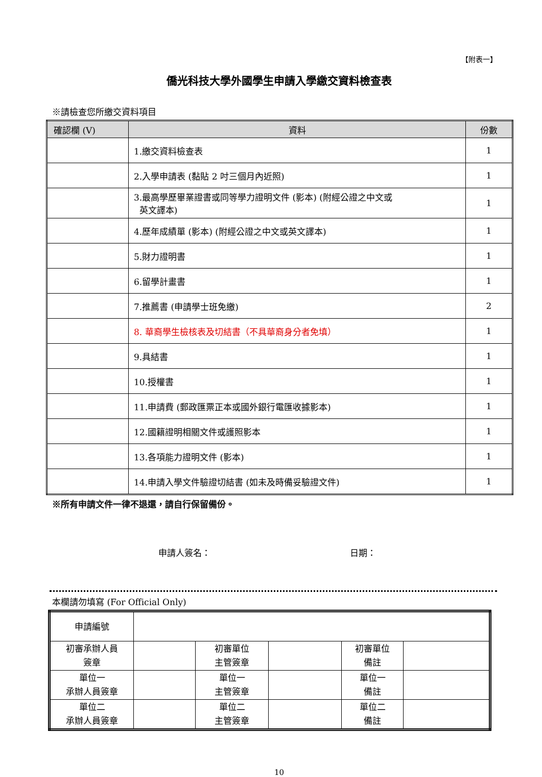【附表一】
僑光科技大學外國學生申請入學繳交資料檢查表
※請檢查您所繳交資料項目
| 確認欄 (V) | 資料 | 份數 |
| --- | --- | --- |
| | 1.繳交資料檢查表 | 1 |
| | 2.入學申請表 (黏貼 2 吋三個月內近照) | 1 |
| | 3.最高學歷畢業證書或同等學力證明文件 (影本) (附經公證之中文或 英文譯本) | 1 |
| | 4.歷年成績單 (影本) (附經公證之中文或英文譯本) | 1 |
| | 5.財力證明書 | 1 |
| | 6.留學計畫書 | 1 |
| | 7.推薦書 (申請學士班免繳) | 2 |
| | 8. 華裔學生檢核表及切結書（不具華裔身分者免填） | 1 |
| | 9.具結書 | 1 |
| | 10.授權書 | 1 |
| | 11.申請費 (郵政匯票正本或國外銀行電匯收據影本) | 1 |
| | 12.國籍證明相關文件或護照影本 | 1 |
| | 13.各項能力證明文件 (影本) | 1 |
| | 14.申請入學文件驗證切結書 (如未及時備妥驗證文件) | 1 |
※所有申請文件一律不退還，請自行保留備份。
申請人簽名： 日期：
本欄請勿填寫 (For Official Only)
| 申請編號 | | | | | |
| 初審承辦人員 簽章 | | 初審單位 主管簽章 | | 初審單位 備註 | |
| 單位一 承辦人員簽章 | | 單位一 主管簽章 | | 單位一 備註 | |
| 單位二 承辦人員簽章 | | 單位二 主管簽章 | | 單位二 備註 | |
10